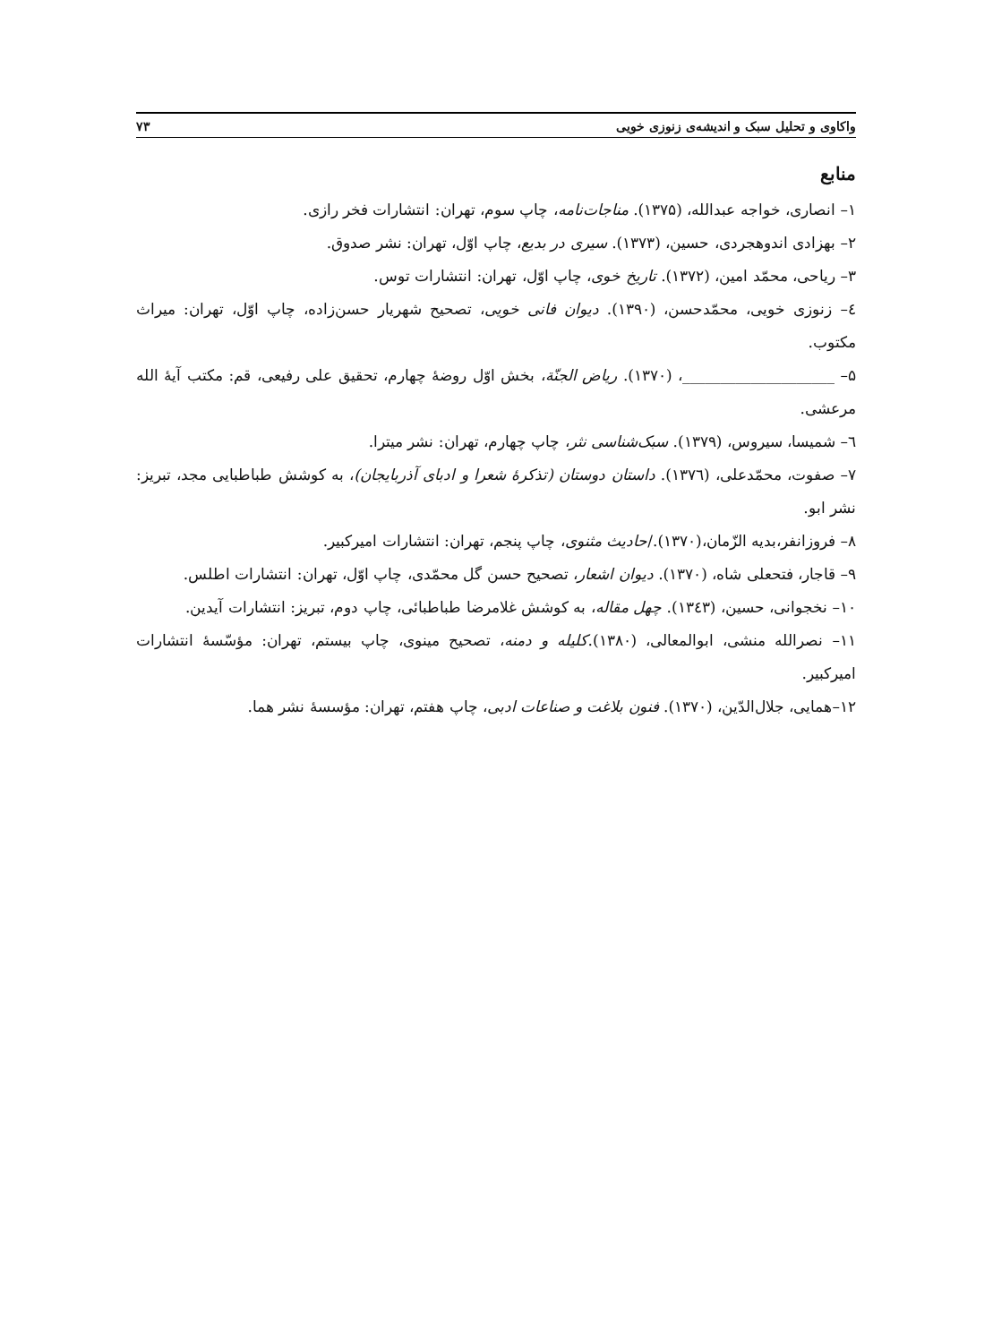واکاوی و تحلیل سبک و اندیشه‌ی زنوزی خویی ۷۳
منابع
۱– انصاری، خواجه عبدالله، (۱۳۷۵). مناجات‌نامه، چاپ سوم، تهران: انتشارات فخر رازی.
۲– بهزادی اندوهجردی، حسین، (۱۳۷۳). سیری در بدیع، چاپ اوّل، تهران: نشر صدوق.
۳– ریاحی، محمّد امین، (۱۳۷۲). تاریخ خوی، چاپ اوّل، تهران: انتشارات توس.
٤– زنوزی خویی، محمّدحسن، (۱۳۹۰). دیوان فانی خویی، تصحیح شهریار حسن‌زاده، چاپ اوّل، تهران: میراث مکتوب.
۵– ____________________، (۱۳۷۰). ریاض الجنّة، بخش اوّل روضهٔ چهارم، تحقیق علی رفیعی، قم: مکتب آیهٔ الله مرعشی.
٦– شمیسا، سیروس، (۱۳۷۹). سبک‌شناسی نثر، چاپ چهارم، تهران: نشر میترا.
۷– صفوت، محمّدعلی، (۱۳۷٦). داستان دوستان (تذکرهٔ شعرا و ادبای آذربایجان)، به کوشش طباطبایی مجد، تبریز: نشر ابو.
۸– فروزانفر،بدیه الزّمان،(۱۳۷۰)./حادیث مثنوی، چاپ پنجم، تهران: انتشارات امیرکبیر.
۹– قاجار، فتحعلی شاه، (۱۳۷۰). دیوان اشعار، تصحیح حسن گل محمّدی، چاپ اوّل، تهران: انتشارات اطلس.
۱۰– نخجوانی، حسین، (۱۳٤۳). چهل مقاله، به کوشش غلامرضا طباطبائی، چاپ دوم، تبریز: انتشارات آیدین.
۱۱– نصرالله منشی، ابوالمعالی، (۱۳۸۰).کلیله و دمنه، تصحیح مینوی، چاپ بیستم، تهران: مؤسّسهٔ انتشارات امیرکبیر.
۱۲–همایی، جلال‌الدّین، (۱۳۷۰). فنون بلاغت و صناعات ادبی، چاپ هفتم، تهران: مؤسسهٔ نشر هما.